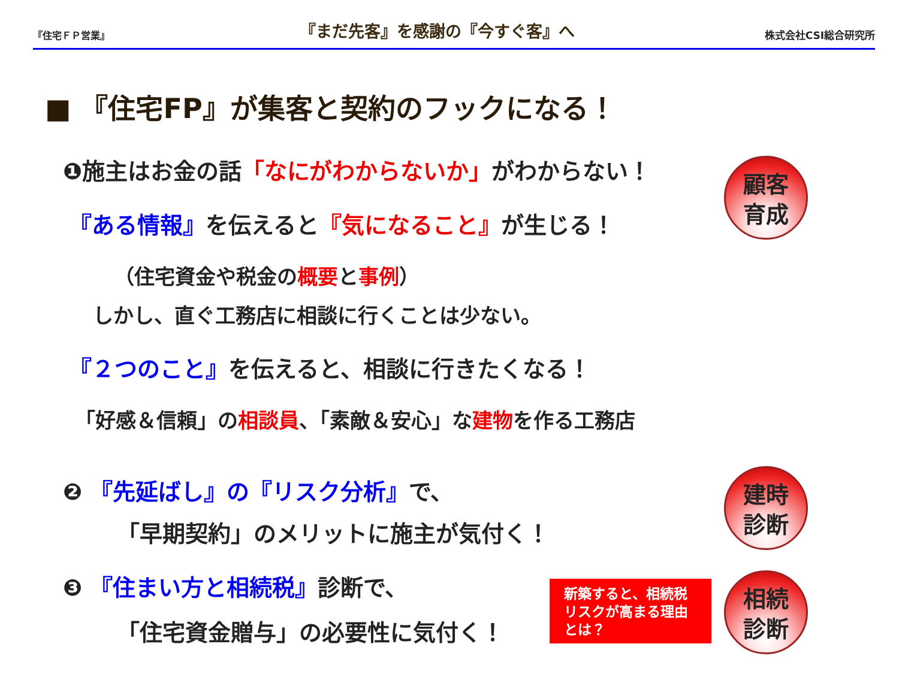『住宅ＦＰ営業』
『まだ先客』を感謝の『今すぐ客』へ
株式会社CSI総合研究所
■ 『住宅FP』が集客と契約のフックになる！
❶施主はお金の話「なにがわからないか」がわからない！
『ある情報』を伝えると『気になること』が生じる！
（住宅資金や税金の概要と事例）
しかし、直ぐ工務店に相談に行くことは少ない。
『２つのこと』を伝えると、相談に行きたくなる！
「好感＆信頼」の相談員、「素敵＆安心」な建物を作る工務店
❷ 『先延ばし』の『リスク分析』で、
「早期契約」のメリットに施主が気付く！
❸ 『住まい方と相続税』診断で、
「住宅資金贈与」の必要性に気付く！
新築すると、相続税
リスクが高まる理由
とは？
顧客
育成
建時
診断
相続
診断